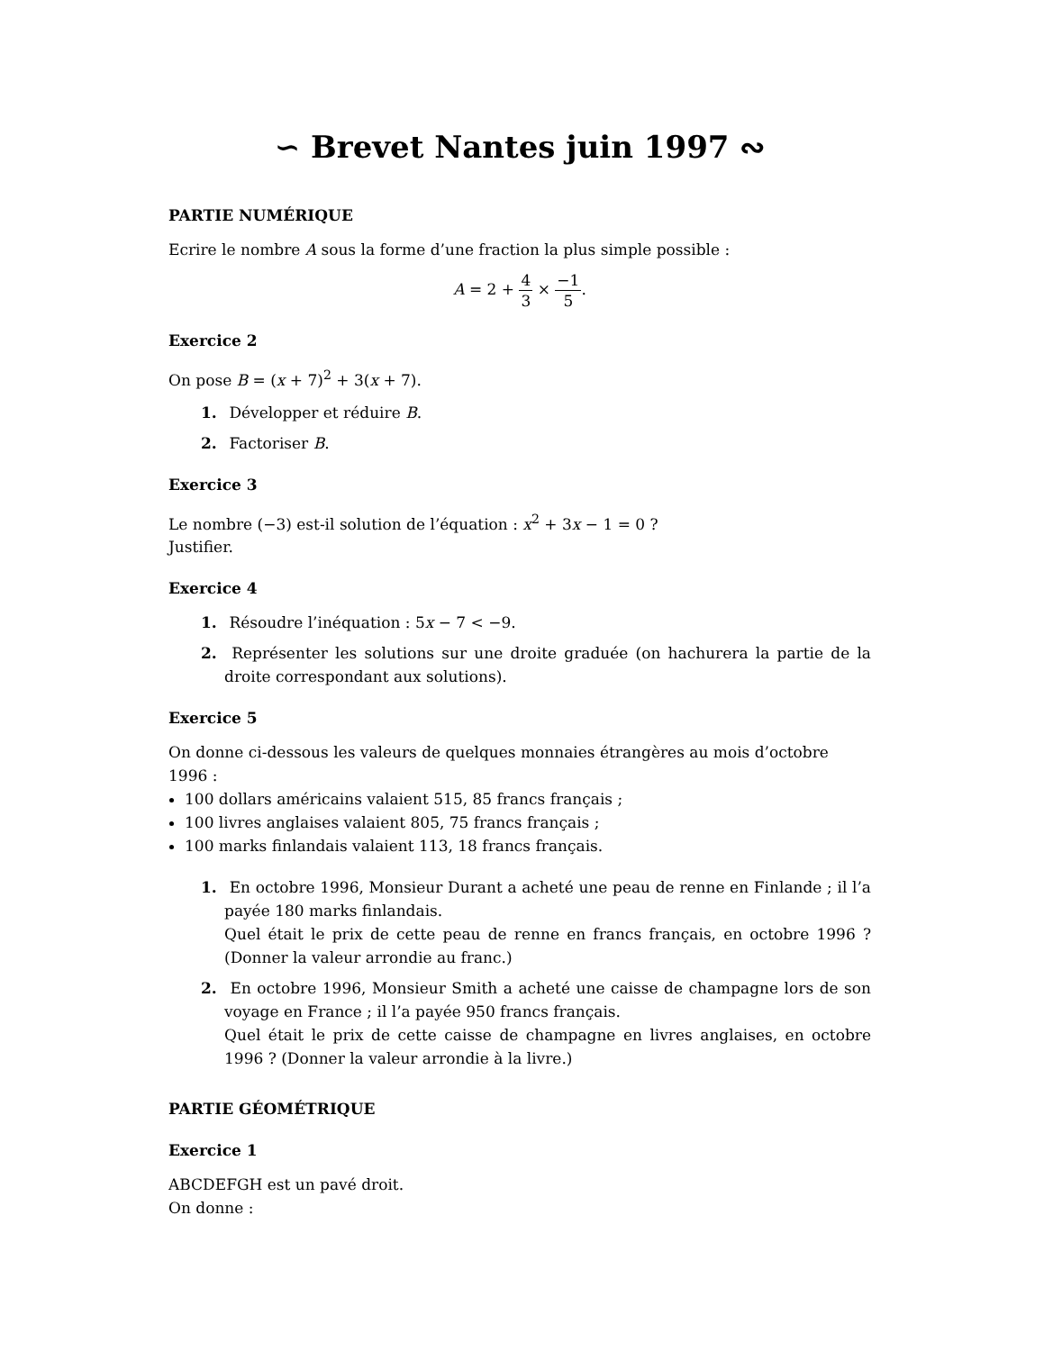∽ Brevet Nantes juin 1997 ∾
PARTIE NUMÉRIQUE
Ecrire le nombre A sous la forme d’une fraction la plus simple possible :
A = 2 + 4 3 × −1 5.
Exercice 2
On pose B = (x + 7)<sup>2</sup> + 3(x + 7).
1. Développer et réduire B.
2. Factoriser B.
Exercice 3
Le nombre (−3) est-il solution de l’équation : x<sup>2</sup> + 3x − 1 = 0 ?
Justifier.
Exercice 4
1. Résoudre l’inéquation : 5x − 7 < −9.
2. Représenter les solutions sur une droite graduée (on hachurera la partie de la droite correspondant aux solutions).
Exercice 5
On donne ci-dessous les valeurs de quelques monnaies étrangères au mois d’octobre 1996 :
100 dollars américains valaient 515, 85 francs français ;
100 livres anglaises valaient 805, 75 francs français ;
100 marks finlandais valaient 113, 18 francs français.
1. En octobre 1996, Monsieur Durant a acheté une peau de renne en Finlande ; il l’a payée 180 marks finlandais.
Quel était le prix de cette peau de renne en francs français, en octobre 1996 ? (Donner la valeur arrondie au franc.)
2. En octobre 1996, Monsieur Smith a acheté une caisse de champagne lors de son voyage en France ; il l’a payée 950 francs français.
Quel était le prix de cette caisse de champagne en livres anglaises, en octobre 1996 ? (Donner la valeur arrondie à la livre.)
PARTIE GÉOMÉTRIQUE
Exercice 1
ABCDEFGH est un pavé droit.
On donne :